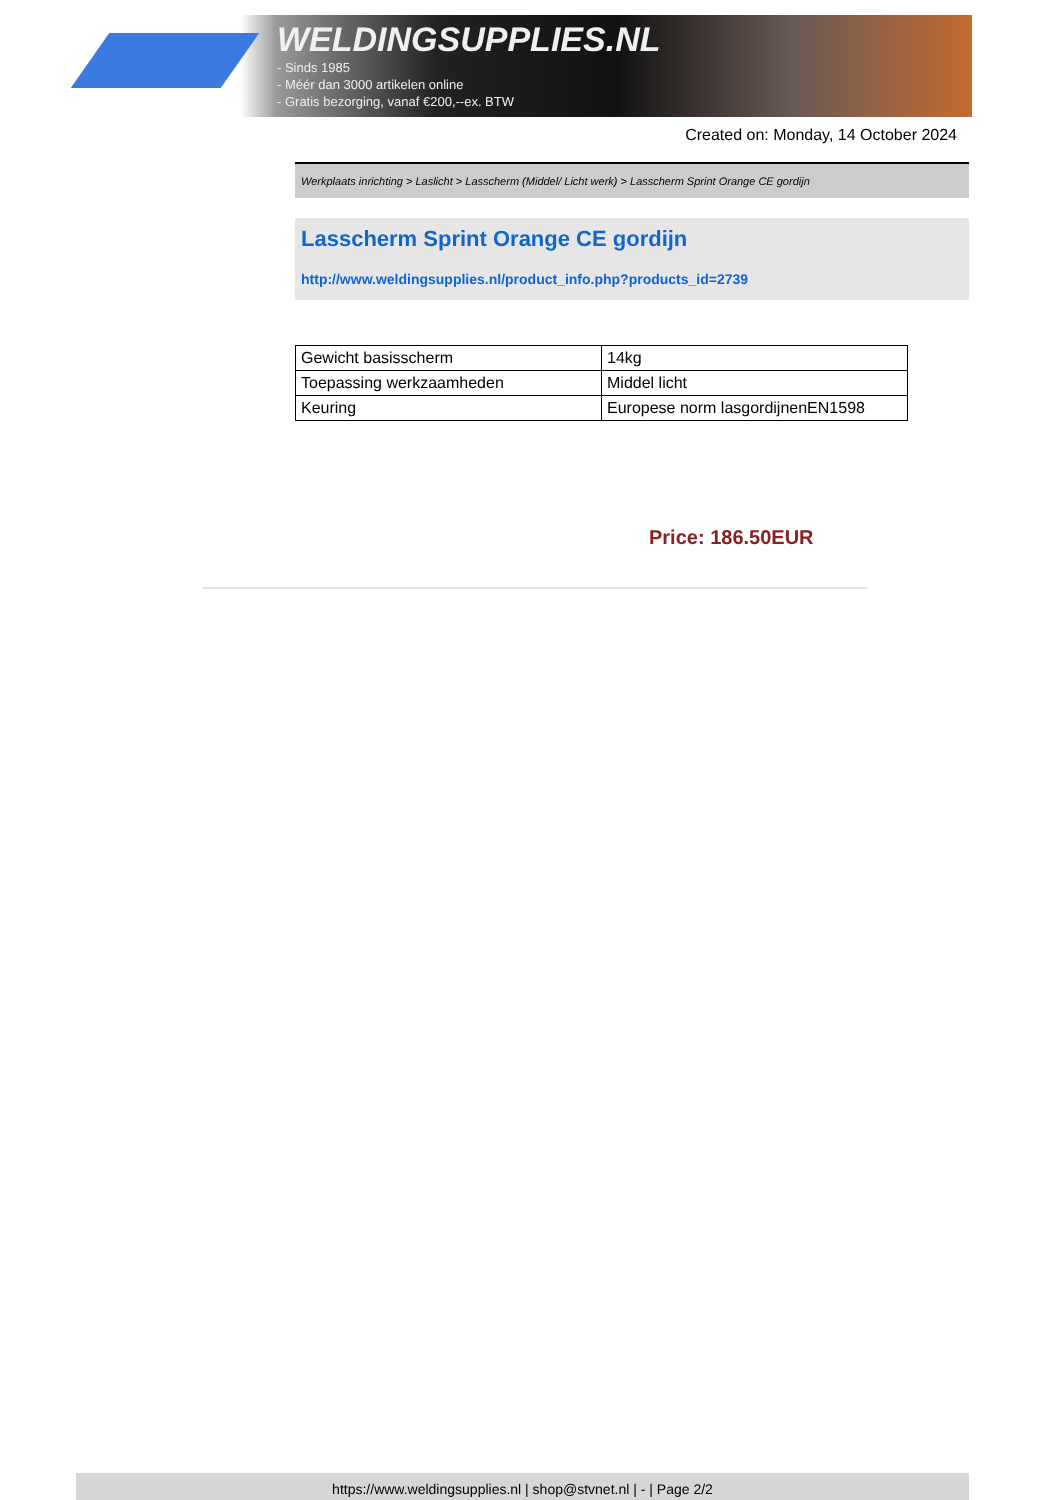WELDINGSUPPLIES.NL
- Sinds 1985
- Méér dan 3000 artikelen online
- Gratis bezorging, vanaf €200,--ex. BTW
Created on: Monday, 14 October 2024
Werkplaats inrichting > Laslicht > Lasscherm (Middel/ Licht werk) > Lasscherm Sprint Orange CE gordijn
Lasscherm Sprint Orange CE gordijn
http://www.weldingsupplies.nl/product_info.php?products_id=2739
| Gewicht basisscherm | 14kg |
| Toepassing werkzaamheden | Middel licht |
| Keuring | Europese norm lasgordijnenEN1598 |
Price: 186.50EUR
https://www.weldingsupplies.nl | shop@stvnet.nl | - | Page 2/2